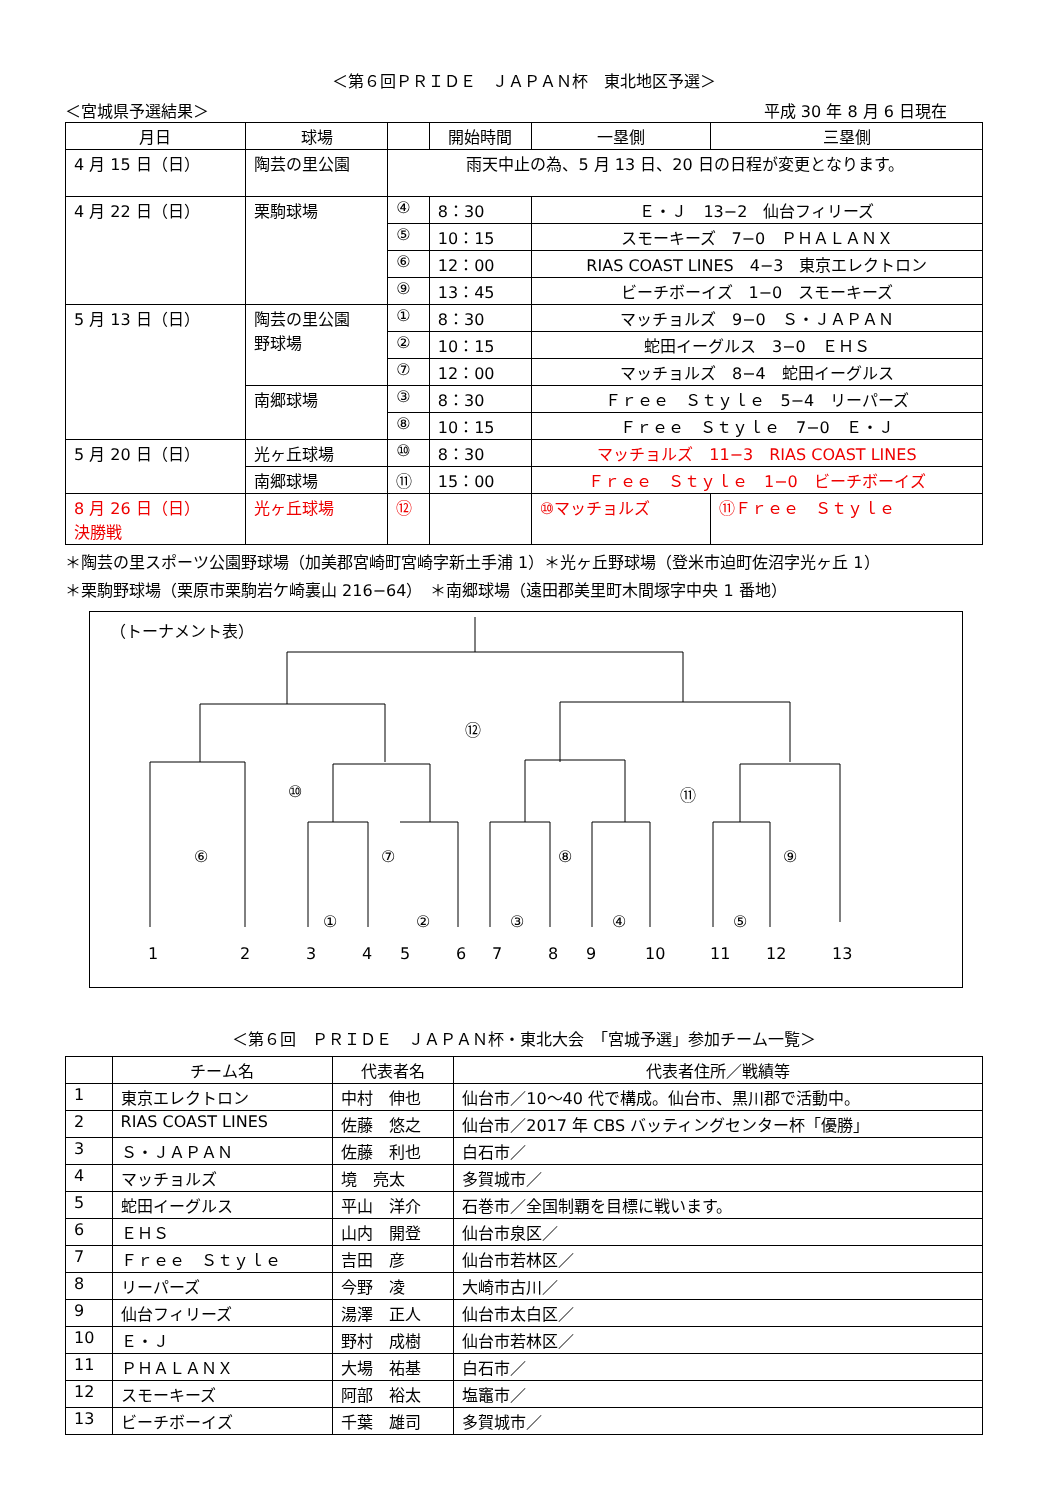＜第６回ＰＲＩＤＥ　ＪＡＰＡＮ杯　東北地区予選＞
＜宮城県予選結果＞ 平成 30 年 8 月 6 日現在
| 月日 | 球場 | | 開始時間 | 一塁側 | 三塁側 |
| --- | --- | --- | --- | --- | --- |
| 4 月 15 日（日） | 陶芸の里公園 | 雨天中止の為、5 月 13 日、20 日の日程が変更となります。 | | | |
| 4 月 22 日（日） | 栗駒球場 | ④ | 8：30 | Ｅ・Ｊ 13−2 仙台フィリーズ | |
| | | ⑤ | 10：15 | スモーキーズ 7−0 ＰＨＡＬＡＮＸ | |
| | | ⑥ | 12：00 | RIAS COAST LINES 4−3 東京エレクトロン | |
| | | ⑨ | 13：45 | ビーチボーイズ 1−0 スモーキーズ | |
| 5 月 13 日（日） | 陶芸の里公園 野球場 | ① | 8：30 | マッチョルズ 9−0 Ｓ・ＪＡＰＡＮ | |
| | | ② | 10：15 | 蛇田イーグルス 3−0 ＥＨＳ | |
| | | ⑦ | 12：00 | マッチョルズ 8−4 蛇田イーグルス | |
| | 南郷球場 | ③ | 8：30 | Ｆｒｅｅ Ｓｔｙｌｅ 5−4 リーパーズ | |
| | | ⑧ | 10：15 | Ｆｒｅｅ Ｓｔｙｌｅ 7−0 Ｅ・Ｊ | |
| 5 月 20 日（日） | 光ヶ丘球場 | ⑩ | 8：30 | マッチョルズ 11−3 RIAS COAST LINES | |
| | 南郷球場 | ⑪ | 15：00 | Ｆｒｅｅ Ｓｔｙｌｅ 1−0 ビーチボーイズ | |
| 8 月 26 日（日） 決勝戦 | 光ヶ丘球場 | ⑫ | | ⑩マッチョルズ | ⑪Ｆｒｅｅ Ｓｔｙｌｅ |
＊陶芸の里スポーツ公園野球場（加美郡宮崎町宮崎字新土手浦 1）＊光ヶ丘野球場（登米市迫町佐沼字光ヶ丘 1）
＊栗駒野球場（栗原市栗駒岩ケ崎裏山 216−64）　＊南郷球場（遠田郡美里町木間塚字中央 1 番地）
（トーナメント表）
⑫
⑩ ⑪
⑥ ⑦ ⑧ ⑨
① ② ③ ④ ⑤
1 2 3 4 5 6 7 8 9 10 11 12 13
＜第６回　ＰＲＩＤＥ　ＪＡＰＡＮ杯・東北大会　「宮城予選」参加チーム一覧＞
| | チーム名 | 代表者名 | 代表者住所／戦績等 |
| --- | --- | --- | --- |
| 1 | 東京エレクトロン | 中村 伸也 | 仙台市／10〜40 代で構成。仙台市、黒川郡で活動中。 |
| 2 | RIAS COAST LINES | 佐藤 悠之 | 仙台市／2017 年 CBS バッティングセンター杯「優勝」 |
| 3 | Ｓ・ＪＡＰＡＮ | 佐藤 利也 | 白石市／ |
| 4 | マッチョルズ | 境 亮太 | 多賀城市／ |
| 5 | 蛇田イーグルス | 平山 洋介 | 石巻市／全国制覇を目標に戦います。 |
| 6 | ＥＨＳ | 山内 開登 | 仙台市泉区／ |
| 7 | Ｆｒｅｅ Ｓｔｙｌｅ | 吉田 彦 | 仙台市若林区／ |
| 8 | リーパーズ | 今野 凌 | 大崎市古川／ |
| 9 | 仙台フィリーズ | 湯澤 正人 | 仙台市太白区／ |
| 10 | Ｅ・Ｊ | 野村 成樹 | 仙台市若林区／ |
| 11 | ＰＨＡＬＡＮＸ | 大場 祐基 | 白石市／ |
| 12 | スモーキーズ | 阿部 裕太 | 塩竈市／ |
| 13 | ビーチボーイズ | 千葉 雄司 | 多賀城市／ |